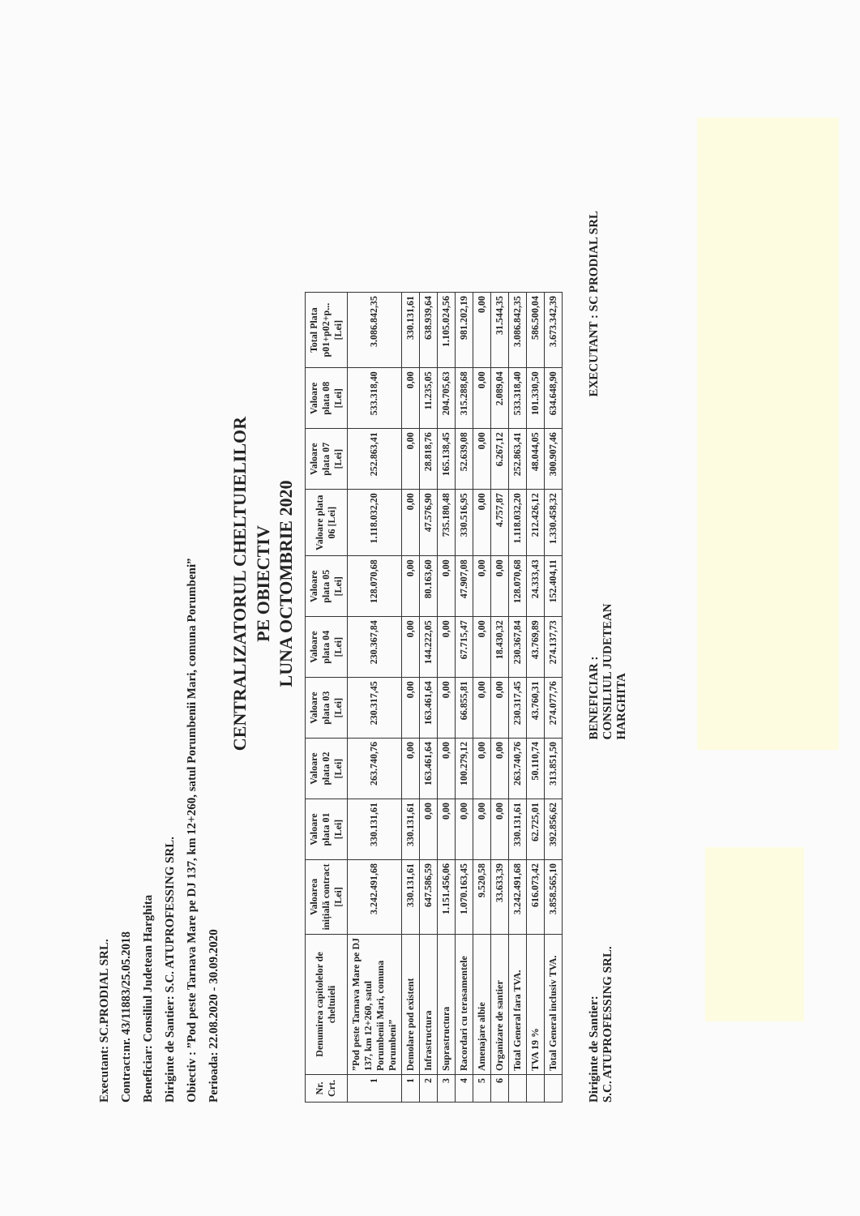Executant: SC.PRODIAL SRL.
Contract:nr. 43/11883/25.05.2018
Beneficiar: Consiliul Judetean Harghita
Diriginte de Santier: S.C. ATUPROFESSING SRL.
Obiectiv : ”Pod peste Tarnava Mare pe DJ 137, km 12+260, satul Porumbenii Mari, comuna Porumbeni”
Perioada: 22.08.2020 - 30.09.2020
CENTRALIZATORUL CHELTUIELILOR
PE OBIECTIV
LUNA OCTOMBRIE 2020
| Nr. Crt. | Denumirea capitolelor de cheltuieli | Valoarea inițială contract [Lei] | Valoare plata 01 [Lei] | Valoare plata 02 [Lei] | Valoare plata 03 [Lei] | Valoare plata 04 [Lei] | Valoare plata 05 [Lei] | Valoare plata 06 [Lei] | Valoare plata 07 [Lei] | Valoare plata 08 [Lei] | Total Plata p01+p02+p...[Lei] |
| --- | --- | --- | --- | --- | --- | --- | --- | --- | --- | --- | --- |
| 1 | ”Pod peste Tarnava Mare pe DJ 137, km 12+260, satul Porumbenii Mari, comuna Porumbeni” | 3.242.491,68 | 330.131,61 | 263.740,76 | 230.317,45 | 230.367,84 | 128.070,68 | 1.118.032,20 | 252.863,41 | 533.318,40 | 3.086.842,35 |
| 1 | Demolare pod existent | 330.131,61 | 330.131,61 | 0,00 | 0,00 | 0,00 | 0,00 | 0,00 | 0,00 | 0,00 | 330.131,61 |
| 2 | Infrastructura | 647.586,59 | 0,00 | 163.461,64 | 163.461,64 | 144.222,05 | 80.163,60 | 47.576,90 | 28.818,76 | 11.235,05 | 638.939,64 |
| 3 | Suprastructura | 1.151.456,06 | 0,00 | 0,00 | 0,00 | 0,00 | 0,00 | 735.180,48 | 165.138,45 | 204.705,63 | 1.105.024,56 |
| 4 | Racordari cu terasamentele | 1.070.163,45 | 0,00 | 100.279,12 | 66.855,81 | 67.715,47 | 47.907,08 | 330.516,95 | 52.639,08 | 315.288,68 | 981.202,19 |
| 5 | Amenajare albie | 9.520,58 | 0,00 | 0,00 | 0,00 | 0,00 | 0,00 | 0,00 | 0,00 | 0,00 | 0,00 |
| 6 | Organizare de santier | 33.633,39 | 0,00 | 0,00 | 0,00 | 18.430,32 | 0,00 | 4.757,87 | 6.267,12 | 2.089,04 | 31.544,35 |
| | Total General fara TVA. | 3.242.491,68 | 330.131,61 | 263.740,76 | 230.317,45 | 230.367,84 | 128.070,68 | 1.118.032,20 | 252.863,41 | 533.318,40 | 3.086.842,35 |
| | TVA 19 % | 616.073,42 | 62.725,01 | 50.110,74 | 43.760,31 | 43.769,89 | 24.333,43 | 212.426,12 | 48.044,05 | 101.330,50 | 586.500,04 |
| | Total General inclusiv TVA. | 3.858.565,10 | 392.856,62 | 313.851,50 | 274.077,76 | 274.137,73 | 152.404,11 | 1.330.458,32 | 300.907,46 | 634.648,90 | 3.673.342,39 |
Diriginte de Santier:
S.C. ATUPROFESSING SRL.
BENEFICIAR :
CONSILIUL JUDETEAN
HARGHITA
EXECUTANT : SC PRODIAL SRL